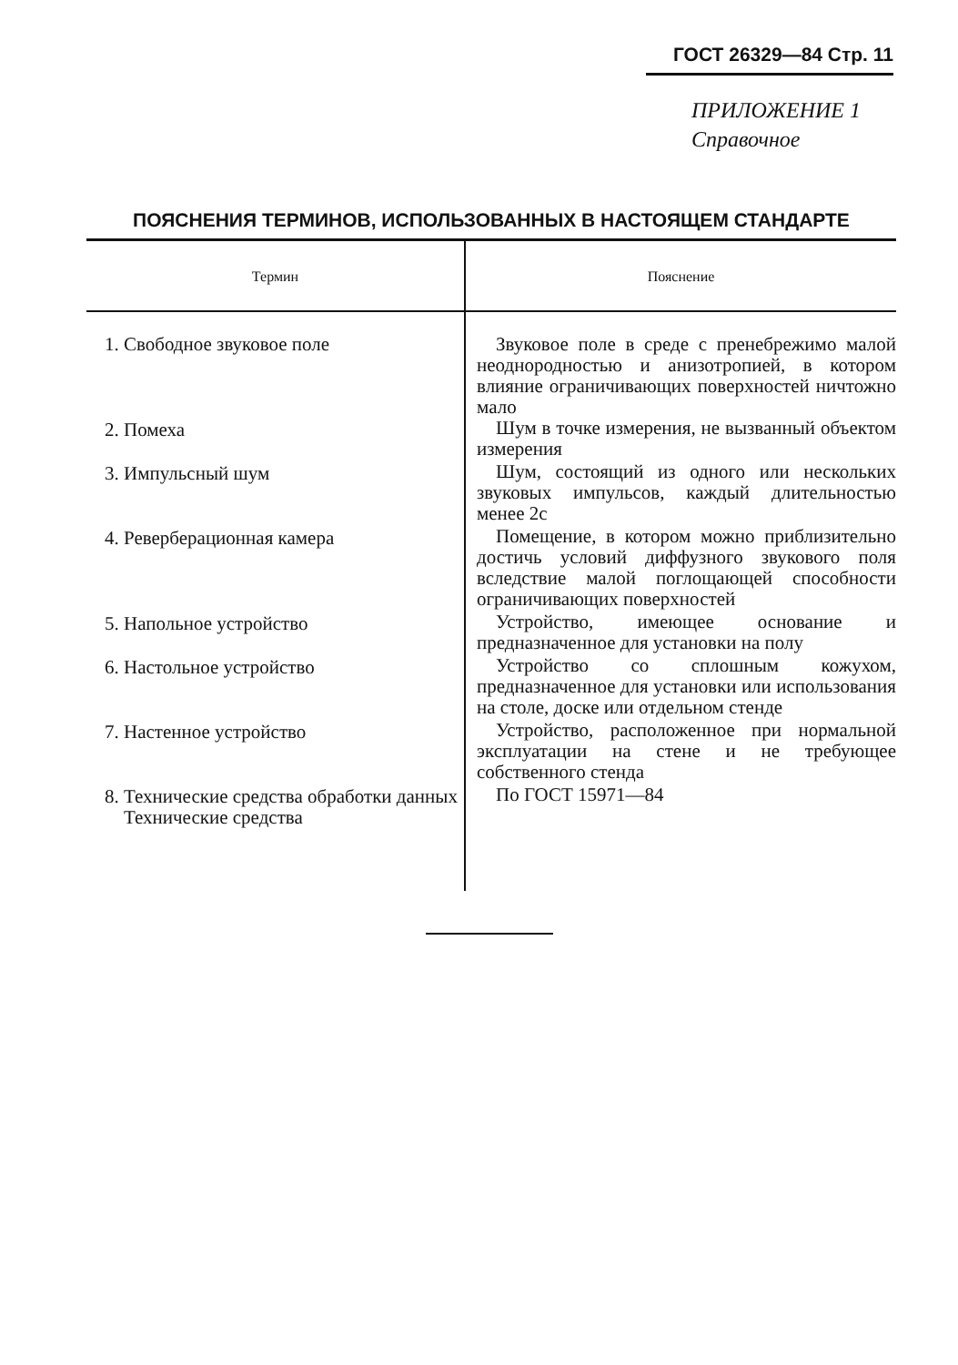ГОСТ 26329—84 Стр. 11
ПРИЛОЖЕНИЕ 1
Справочное
ПОЯСНЕНИЯ ТЕРМИНОВ, ИСПОЛЬЗОВАННЫХ В НАСТОЯЩЕМ СТАНДАРТЕ
| Термин | Пояснение |
| --- | --- |
| 1. Свободное звуковое поле | Звуковое поле в среде с пренебрежимо малой неоднородностью и анизотропией, в котором влияние ограничивающих поверхностей ничтожно мало |
| 2. Помеха | Шум в точке измерения, не вызванный объектом измерения |
| 3. Импульсный шум | Шум, состоящий из одного или нескольких звуковых импульсов, каждый длительностью менее 2с |
| 4. Реверберационная камера | Помещение, в котором можно приблизительно достичь условий диффузного звукового поля вследствие малой поглощающей способности ограничивающих поверхностей |
| 5. Напольное устройство | Устройство, имеющее основание и предназначенное для установки на полу |
| 6. Настольное устройство | Устройство со сплошным кожухом, предназначенное для установки или использования на столе, доске или отдельном стенде |
| 7. Настенное устройство | Устройство, расположенное при нормальной эксплуатации на стене и не требующее собственного стенда |
| 8. Технические средства обработки данных Технические средства | По ГОСТ 15971—84 |